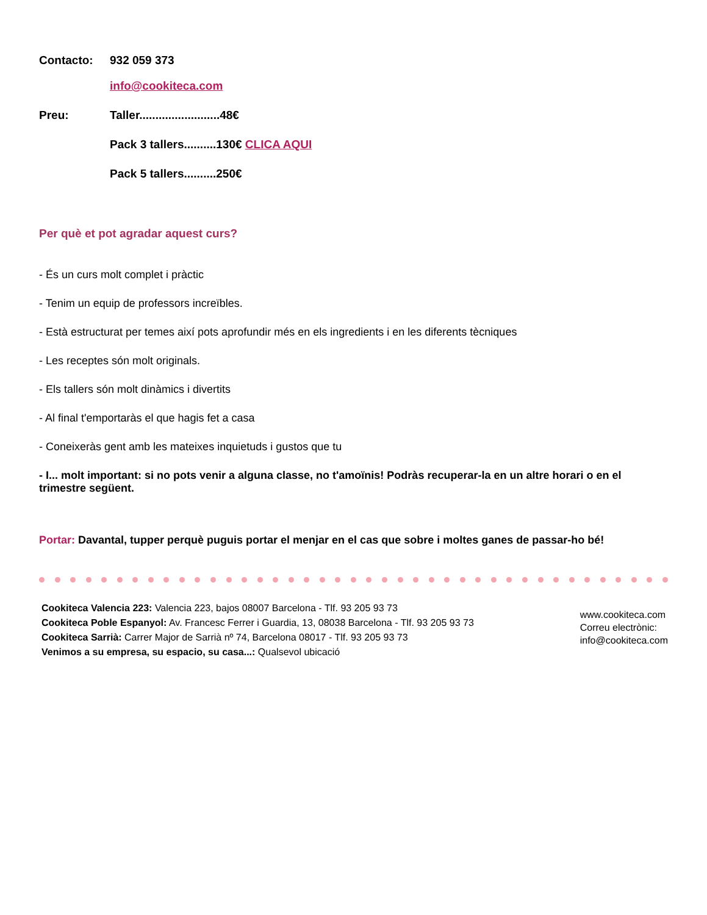Contacto: 932 059 373
info@cookiteca.com
Preu: Taller.........................48€
Pack 3 tallers..........130€ CLICA AQUI
Pack 5 tallers..........250€
Per què et pot agradar aquest curs?
- És un curs molt complet i pràctic
- Tenim un equip de professors increïbles.
- Està estructurat per temes així pots aprofundir més en els ingredients i en les diferents tècniques
- Les receptes són molt originals.
- Els tallers són molt dinàmics i divertits
- Al final t'emportaràs el que hagis fet a casa
- Coneixeràs gent amb les mateixes inquietuds i gustos que tu
- I... molt important: si no pots venir a alguna classe, no t'amoïnis! Podràs recuperar-la en un altre horari o en el trimestre següent.
Portar: Davantal, tupper perquè puguis portar el menjar en el cas que sobre i moltes ganes de passar-ho bé!
Cookiteca Valencia 223: Valencia 223, bajos 08007 Barcelona - Tlf. 93 205 93 73
Cookiteca Poble Espanyol: Av. Francesc Ferrer i Guardia, 13, 08038 Barcelona - Tlf. 93 205 93 73
Cookiteca Sarrià: Carrer Major de Sarrià nº 74, Barcelona 08017 - Tlf. 93 205 93 73
Venimos a su empresa, su espacio, su casa...: Qualsevol ubicació
www.cookiteca.com
Correu electrònic:
info@cookiteca.com